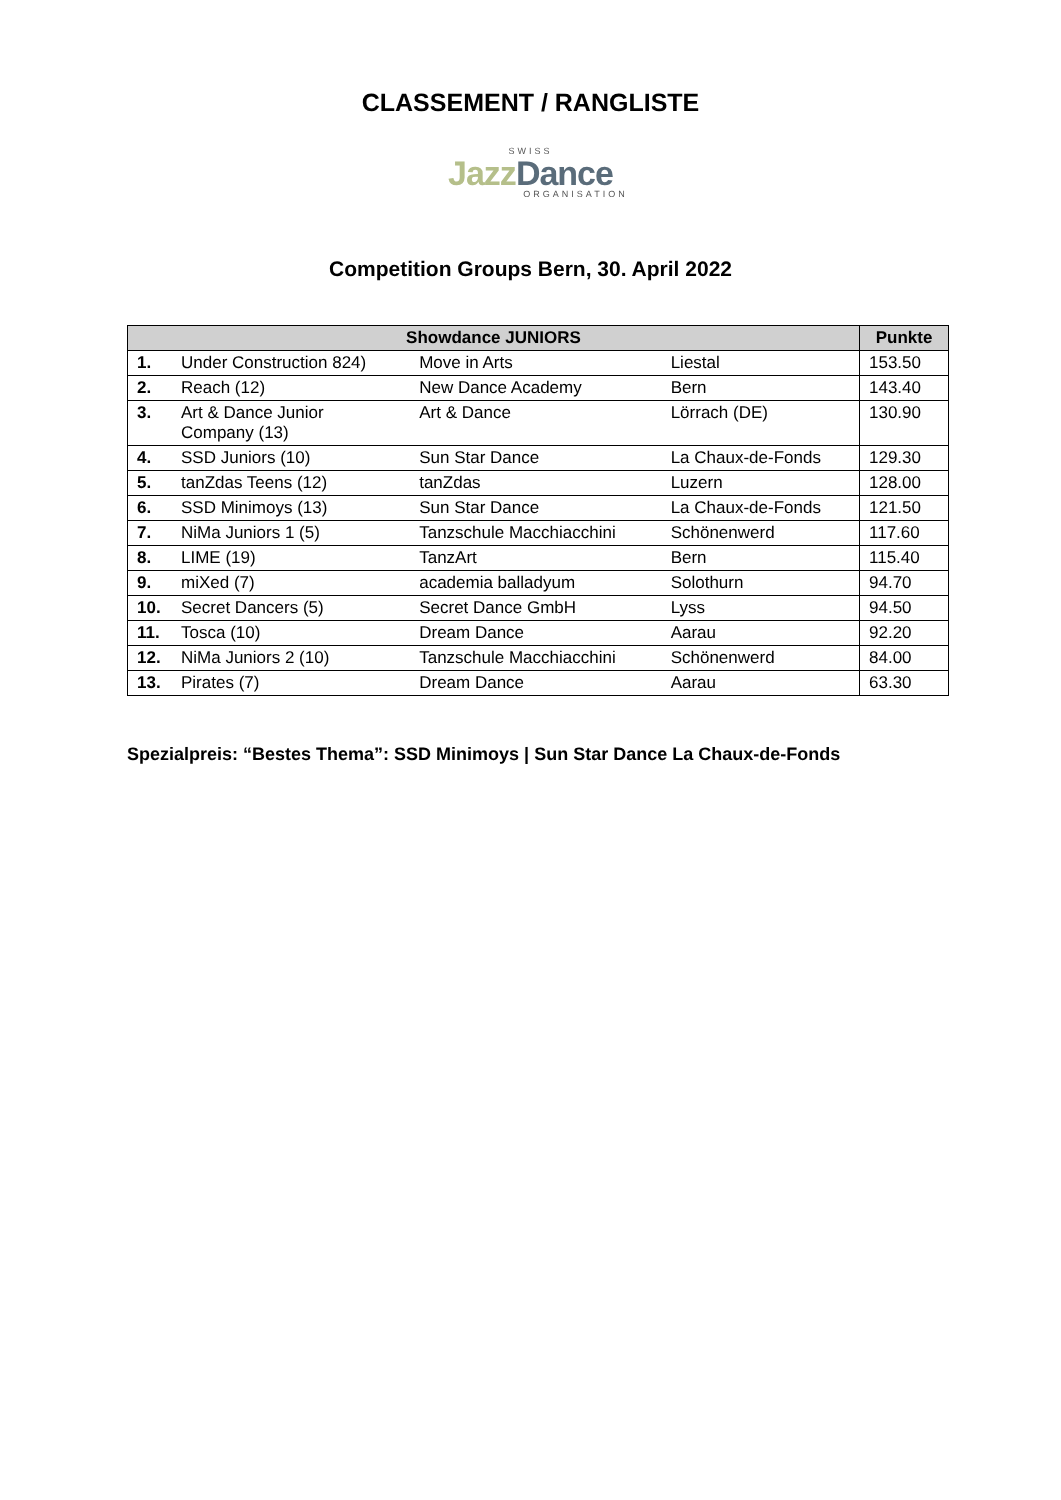CLASSEMENT / RANGLISTE
SWISS
JazzDance
ORGANISATION
Competition Groups Bern, 30. April 2022
| Showdance JUNIORS | | | | Punkte |
| --- | --- | --- | --- | --- |
| 1. | Under Construction 824) | Move in Arts | Liestal | 153.50 |
| 2. | Reach (12) | New Dance Academy | Bern | 143.40 |
| 3. | Art & Dance Junior Company (13) | Art & Dance | Lörrach (DE) | 130.90 |
| 4. | SSD Juniors (10) | Sun Star Dance | La Chaux-de-Fonds | 129.30 |
| 5. | tanZdas Teens (12) | tanZdas | Luzern | 128.00 |
| 6. | SSD Minimoys (13) | Sun Star Dance | La Chaux-de-Fonds | 121.50 |
| 7. | NiMa Juniors 1 (5) | Tanzschule Macchiacchini | Schönenwerd | 117.60 |
| 8. | LIME (19) | TanzArt | Bern | 115.40 |
| 9. | miXed (7) | academia balladyum | Solothurn | 94.70 |
| 10. | Secret Dancers (5) | Secret Dance GmbH | Lyss | 94.50 |
| 11. | Tosca (10) | Dream Dance | Aarau | 92.20 |
| 12. | NiMa Juniors 2 (10) | Tanzschule Macchiacchini | Schönenwerd | 84.00 |
| 13. | Pirates (7) | Dream Dance | Aarau | 63.30 |
Spezialpreis: “Bestes Thema”: SSD Minimoys | Sun Star Dance La Chaux-de-Fonds